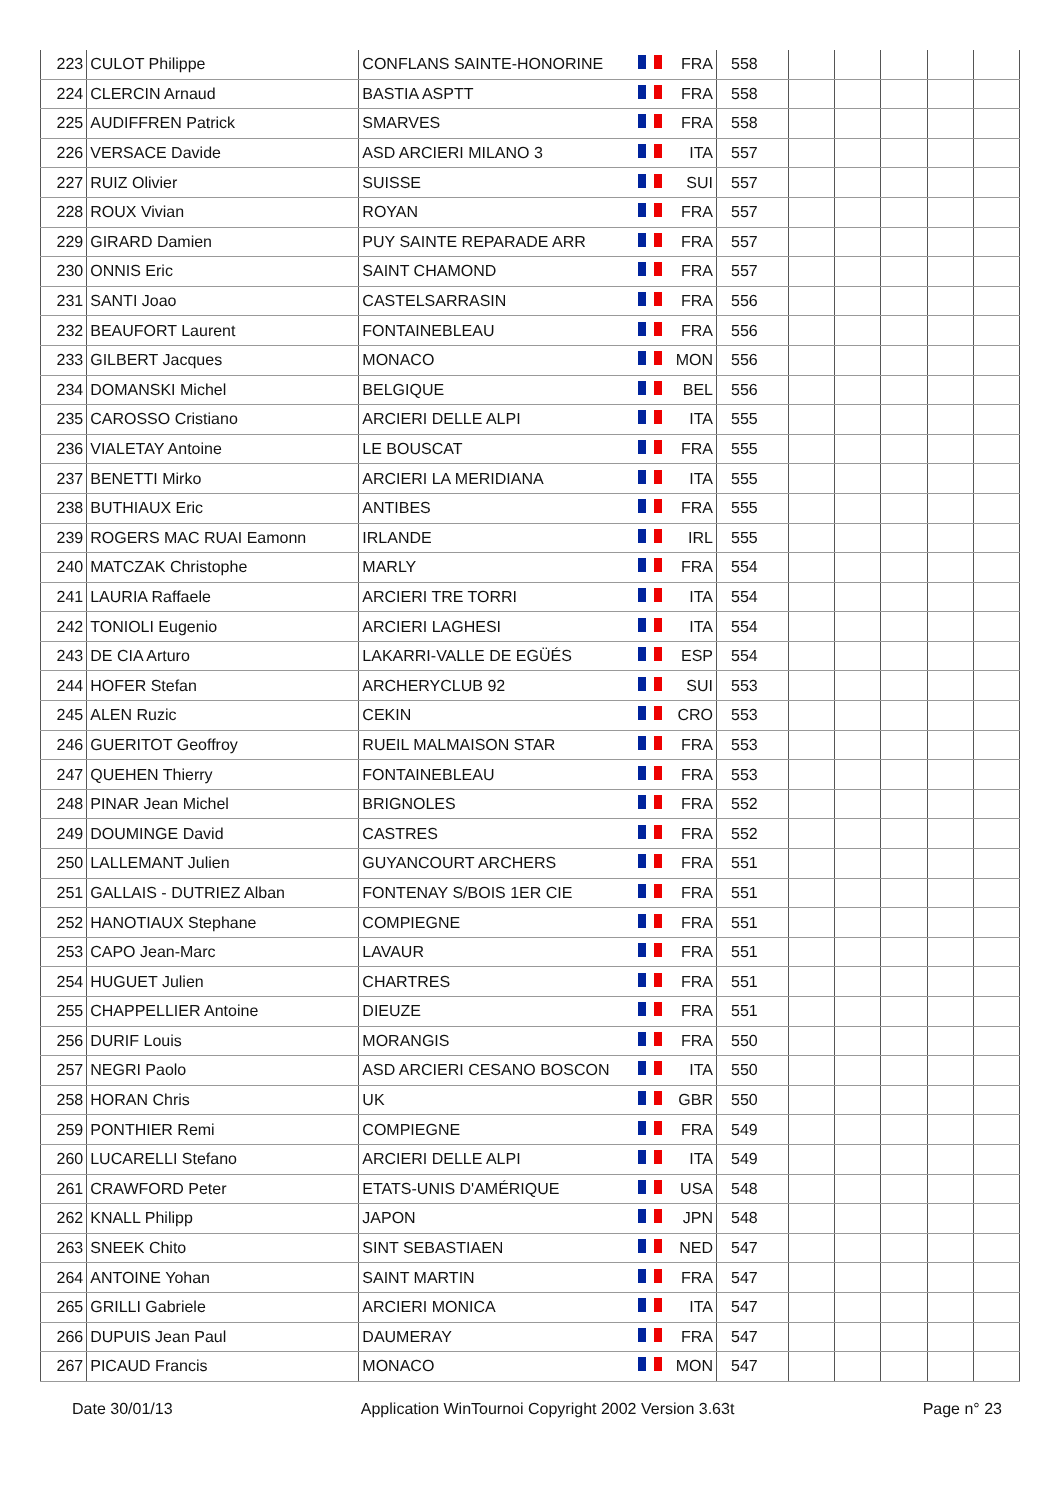| 223 | CULOT Philippe | CONFLANS SAINTE-HONORINE | | FRA | 558 | | | | | |
| 224 | CLERCIN Arnaud | BASTIA ASPTT | | FRA | 558 | | | | | |
| 225 | AUDIFFREN Patrick | SMARVES | | FRA | 558 | | | | | |
| 226 | VERSACE Davide | ASD ARCIERI MILANO 3 | | ITA | 557 | | | | | |
| 227 | RUIZ Olivier | SUISSE | | SUI | 557 | | | | | |
| 228 | ROUX Vivian | ROYAN | | FRA | 557 | | | | | |
| 229 | GIRARD Damien | PUY SAINTE REPARADE ARR | | FRA | 557 | | | | | |
| 230 | ONNIS Eric | SAINT CHAMOND | | FRA | 557 | | | | | |
| 231 | SANTI Joao | CASTELSARRASIN | | FRA | 556 | | | | | |
| 232 | BEAUFORT Laurent | FONTAINEBLEAU | | FRA | 556 | | | | | |
| 233 | GILBERT Jacques | MONACO | | MON | 556 | | | | | |
| 234 | DOMANSKI Michel | BELGIQUE | | BEL | 556 | | | | | |
| 235 | CAROSSO Cristiano | ARCIERI DELLE ALPI | | ITA | 555 | | | | | |
| 236 | VIALETAY Antoine | LE BOUSCAT | | FRA | 555 | | | | | |
| 237 | BENETTI Mirko | ARCIERI LA MERIDIANA | | ITA | 555 | | | | | |
| 238 | BUTHIAUX Eric | ANTIBES | | FRA | 555 | | | | | |
| 239 | ROGERS MAC RUAI Eamonn | IRLANDE | | IRL | 555 | | | | | |
| 240 | MATCZAK Christophe | MARLY | | FRA | 554 | | | | | |
| 241 | LAURIA Raffaele | ARCIERI TRE TORRI | | ITA | 554 | | | | | |
| 242 | TONIOLI Eugenio | ARCIERI LAGHESI | | ITA | 554 | | | | | |
| 243 | DE CIA Arturo | LAKARRI-VALLE DE EGÜÉS | | ESP | 554 | | | | | |
| 244 | HOFER Stefan | ARCHERYCLUB 92 | | SUI | 553 | | | | | |
| 245 | ALEN Ruzic | CEKIN | | CRO | 553 | | | | | |
| 246 | GUERITOT Geoffroy | RUEIL MALMAISON STAR | | FRA | 553 | | | | | |
| 247 | QUEHEN Thierry | FONTAINEBLEAU | | FRA | 553 | | | | | |
| 248 | PINAR Jean Michel | BRIGNOLES | | FRA | 552 | | | | | |
| 249 | DOUMINGE David | CASTRES | | FRA | 552 | | | | | |
| 250 | LALLEMANT Julien | GUYANCOURT ARCHERS | | FRA | 551 | | | | | |
| 251 | GALLAIS - DUTRIEZ Alban | FONTENAY S/BOIS 1ER CIE | | FRA | 551 | | | | | |
| 252 | HANOTIAUX Stephane | COMPIEGNE | | FRA | 551 | | | | | |
| 253 | CAPO Jean-Marc | LAVAUR | | FRA | 551 | | | | | |
| 254 | HUGUET Julien | CHARTRES | | FRA | 551 | | | | | |
| 255 | CHAPPELLIER Antoine | DIEUZE | | FRA | 551 | | | | | |
| 256 | DURIF Louis | MORANGIS | | FRA | 550 | | | | | |
| 257 | NEGRI Paolo | ASD ARCIERI CESANO BOSCON | | ITA | 550 | | | | | |
| 258 | HORAN Chris | UK | | GBR | 550 | | | | | |
| 259 | PONTHIER Remi | COMPIEGNE | | FRA | 549 | | | | | |
| 260 | LUCARELLI Stefano | ARCIERI DELLE ALPI | | ITA | 549 | | | | | |
| 261 | CRAWFORD Peter | ETATS-UNIS D'AMÉRIQUE | | USA | 548 | | | | | |
| 262 | KNALL Philipp | JAPON | | JPN | 548 | | | | | |
| 263 | SNEEK Chito | SINT SEBASTIAEN | | NED | 547 | | | | | |
| 264 | ANTOINE Yohan | SAINT MARTIN | | FRA | 547 | | | | | |
| 265 | GRILLI Gabriele | ARCIERI MONICA | | ITA | 547 | | | | | |
| 266 | DUPUIS Jean Paul | DAUMERAY | | FRA | 547 | | | | | |
| 267 | PICAUD Francis | MONACO | | MON | 547 | | | | | |
Date 30/01/13 Application WinTournoi Copyright 2002 Version 3.63t Page n° 23